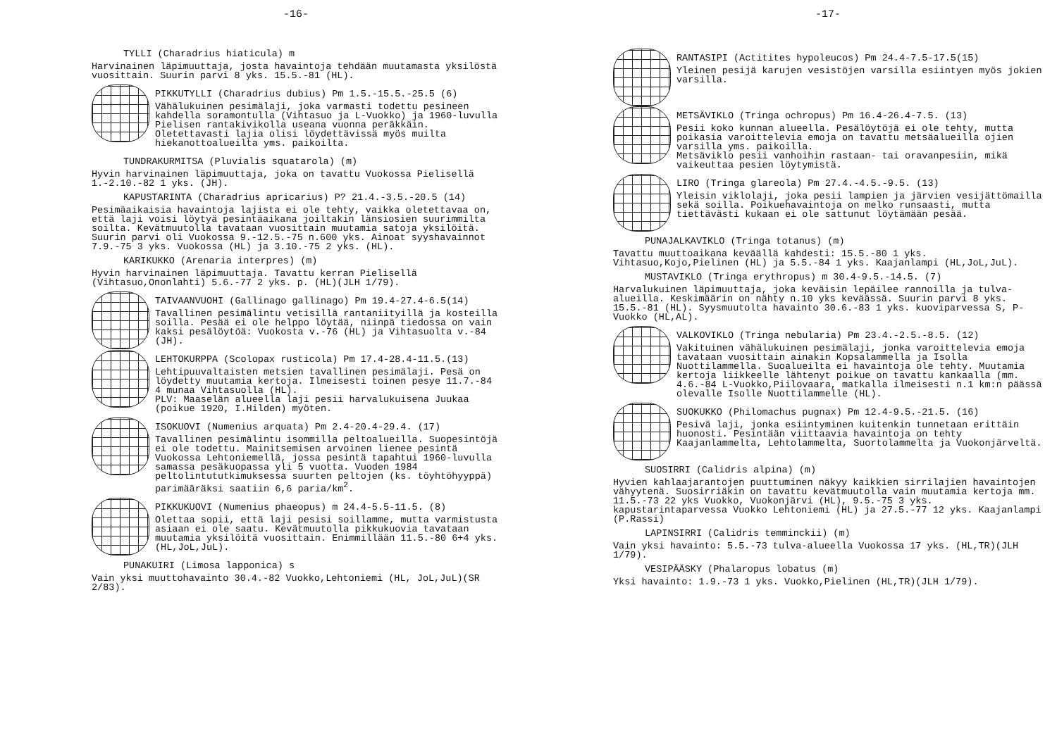-16-
TYLLI (Charadrius hiaticula) m
Harvinainen läpimuuttaja, josta havaintoja tehdään muutamasta yksilöstä vuosittain. Suurin parvi 8 yks. 15.5.-81 (HL).
PIKKUTYLLI (Charadrius dubius) Pm 1.5.-15.5.-25.5 (6)
Vähälukuinen pesimälaji, joka varmasti todettu pesineen kahdella soramontulla (Vihtasuo ja L-Vuokko) ja 1960-luvulla Pielisen rantakivikolla useana vuonna peräkkäin. Oletettavasti lajia olisi löydettävissä myös muilta hiekanottoalueilta yms. paikoilta.
TUNDRAKURMITSA (Pluvialis squatarola) (m)
Hyvin harvinainen läpimuuttaja, joka on tavattu Vuokossa Pielisellä 1.-2.10.-82 1 yks. (JH).
KAPUSTARINTA (Charadrius apricarius) P? 21.4.-3.5.-20.5 (14)
Pesimäaikaisia havaintoja lajista ei ole tehty, vaikka oletettavaa on, että laji voisi löytyä pesintäaikana joiltakin länsiosien suurimmilta soilta. Kevätmuutolla tavataan vuosittain muutamia satoja yksilöitä. Suurin parvi oli Vuokossa 9.-12.5.-75 n.600 yks. Ainoat syyshavainnot 7.9.-75 3 yks. Vuokossa (HL) ja 3.10.-75 2 yks. (HL).
KARIKUKKO (Arenaria interpres) (m)
Hyvin harvinainen läpimuuttaja. Tavattu kerran Pielisellä (Vihtasuo,Ononlahti) 5.6.-77 2 yks. p. (HL)(JLH 1/79).
TAIVAANVUOHI (Gallinago gallinago) Pm 19.4-27.4-6.5(14)
Tavallinen pesimälintu vetisillä rantaniityillä ja kosteilla soilla. Pesää ei ole helppo löytää, niinpä tiedossa on vain kaksi pesälöytöä: Vuokosta v.-76 (HL) ja Vihtasuolta v.-84 (JH).
LEHTOKURPPA (Scolopax rusticola) Pm 17.4-28.4-11.5.(13)
Lehtipuuvaltaisten metsien tavallinen pesimälaji. Pesä on löydetty muutamia kertoja. Ilmeisesti toinen pesye 11.7.-84 4 munaa Vihtasuolla (HL).
PLV: Maaselän alueella laji pesii harvalukuisena Juukaa (poikue 1920, I.Hilden) myöten.
ISOKUOVI (Numenius arquata) Pm 2.4-20.4-29.4. (17)
Tavallinen pesimälintu isommilla peltoalueilla. Suopesintöjä ei ole todettu. Mainitsemisen arvoinen lienee pesintä Vuokossa Lehtoniemellä, jossa pesintä tapahtui 1960-luvulla samassa pesäkuopassa yli 5 vuotta. Vuoden 1984 peltolintututkimuksessa suurten peltojen (ks. töyhtöhyyppä) parimääräksi saatiin 6,6 paria/km<sup>2</sup>.
PIKKUKUOVI (Numenius phaeopus) m 24.4-5.5-11.5. (8)
Olettaa sopii, että laji pesisi soillamme, mutta varmistusta asiaan ei ole saatu. Kevätmuutolla pikkukuovia tavataan muutamia yksilöitä vuosittain. Enimmillään 11.5.-80 6+4 yks. (HL,JoL,JuL).
PUNAKUIRI (Limosa lapponica) s
Vain yksi muuttohavainto 30.4.-82 Vuokko,Lehtoniemi (HL, JoL,JuL)(SR 2/83).
-17-
RANTASIPI (Actitites hypoleucos) Pm 24.4-7.5-17.5(15)
Yleinen pesijä karujen vesistöjen varsilla esiintyen myös jokien varsilla.
METSÄVIKLO (Tringa ochropus) Pm 16.4-26.4-7.5. (13)
Pesii koko kunnan alueella. Pesälöytöjä ei ole tehty, mutta poikasia varoittelevia emoja on tavattu metsäalueilla ojien varsilla yms. paikoilla.
Metsäviklo pesii vanhoihin rastaan- tai oravanpesiin, mikä vaikeuttaa pesien löytymistä.
LIRO (Tringa glareola) Pm 27.4.-4.5.-9.5. (13)
Yleisin viklolaji, joka pesii lampien ja järvien vesijättömailla sekä soilla. Poikuehavaintoja on melko runsaasti, mutta tiettävästi kukaan ei ole sattunut löytämään pesää.
PUNAJALKAVIKLO (Tringa totanus) (m)
Tavattu muuttoaikana keväällä kahdesti: 15.5.-80 1 yks. Vihtasuo,Kojo,Pielinen (HL) ja 5.5.-84 1 yks. Kaajanlampi (HL,JoL,JuL).
MUSTAVIKLO (Tringa erythropus) m 30.4-9.5.-14.5. (7)
Harvalukuinen läpimuuttaja, joka keväisin lepäilee rannoilla ja tulva-alueilla. Keskimäärin on nähty n.10 yks keväässä. Suurin parvi 8 yks. 15.5.-81 (HL). Syysmuutolta havainto 30.6.-83 1 yks. kuoviparvessa S, P-Vuokko (HL,AL).
VALKOVIKLO (Tringa nebularia) Pm 23.4.-2.5.-8.5. (12)
Vakituinen vähälukuinen pesimälaji, jonka varoittelevia emoja tavataan vuosittain ainakin Kopsalammella ja Isolla Nuottilammella. Suoalueilta ei havaintoja ole tehty. Muutamia kertoja liikkeelle lähtenyt poikue on tavattu kankaalla (mm. 4.6.-84 L-Vuokko,Piilovaara, matkalla ilmeisesti n.1 km:n päässä olevalle Isolle Nuottilammelle (HL).
SUOKUKKO (Philomachus pugnax) Pm 12.4-9.5.-21.5. (16)
Pesivä laji, jonka esiintyminen kuitenkin tunnetaan erittäin huonosti. Pesintään viittaavia havaintoja on tehty Kaajanlammelta, Lehtolammelta, Suortolammelta ja Vuokonjärveltä.
SUOSIRRI (Calidris alpina) (m)
Hyvien kahlaajarantojen puuttuminen näkyy kaikkien sirrilajien havaintojen vähyytenä. Suosirriäkin on tavattu kevätmuutolla vain muutamia kertoja mm. 11.5.-73 22 yks Vuokko, Vuokonjärvi (HL), 9.5.-75 3 yks. kapustarintaparvessa Vuokko Lehtoniemi (HL) ja 27.5.-77 12 yks. Kaajanlampi (P.Rassi)
LAPINSIRRI (Calidris temminckii) (m)
Vain yksi havainto: 5.5.-73 tulva-alueella Vuokossa 17 yks. (HL,TR)(JLH 1/79).
VESIPÄÄSKY (Phalaropus lobatus (m)
Yksi havainto: 1.9.-73 1 yks. Vuokko,Pielinen (HL,TR)(JLH 1/79).